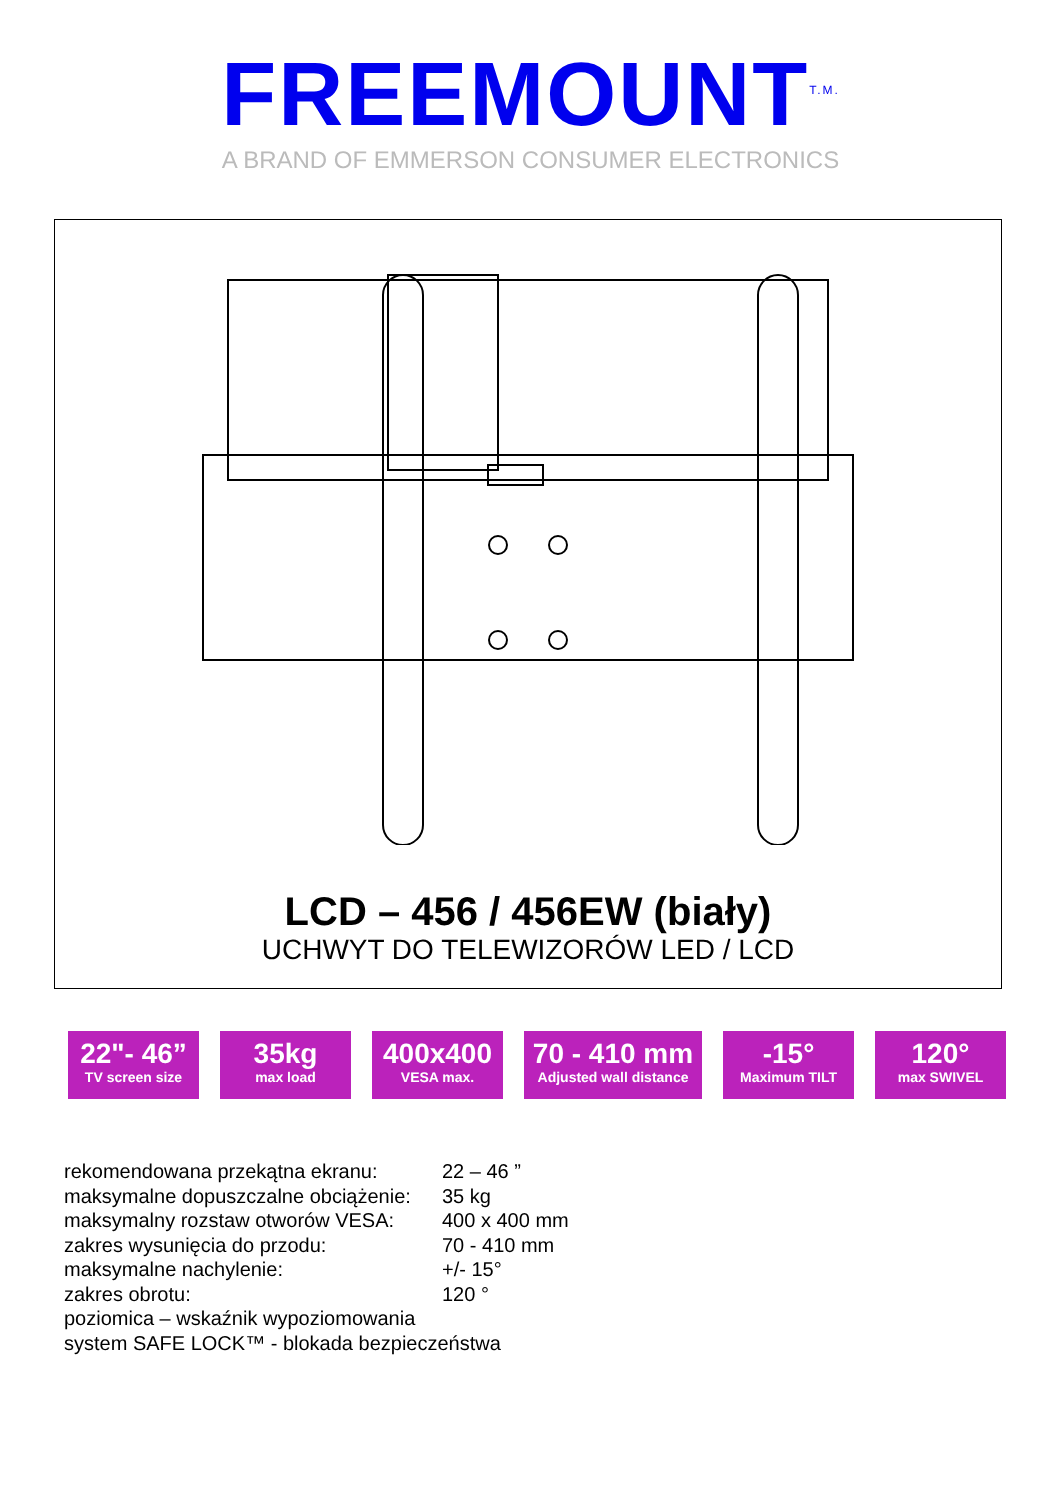FREEMOUNT<sup>T.M.</sup>
A BRAND OF EMMERSON CONSUMER ELECTRONICS
LCD – 456 / 456EW (biały)
UCHWYT DO TELEWIZORÓW LED / LCD
22"- 46”
TV screen size
35kg
max load
400x400
VESA max.
70 - 410 mm
Adjusted wall distance
-15°
Maximum TILT
120°
max SWIVEL
| rekomendowana przekątna ekranu: | 22 – 46 ” |
| maksymalne dopuszczalne obciążenie: | 35 kg |
| maksymalny rozstaw otworów VESA: | 400 x 400 mm |
| zakres wysunięcia do przodu: | 70 - 410 mm |
| maksymalne nachylenie: | +/- 15° |
| zakres obrotu: | 120 ° |
poziomica – wskaźnik wypoziomowania
system SAFE LOCK™ - blokada bezpieczeństwa